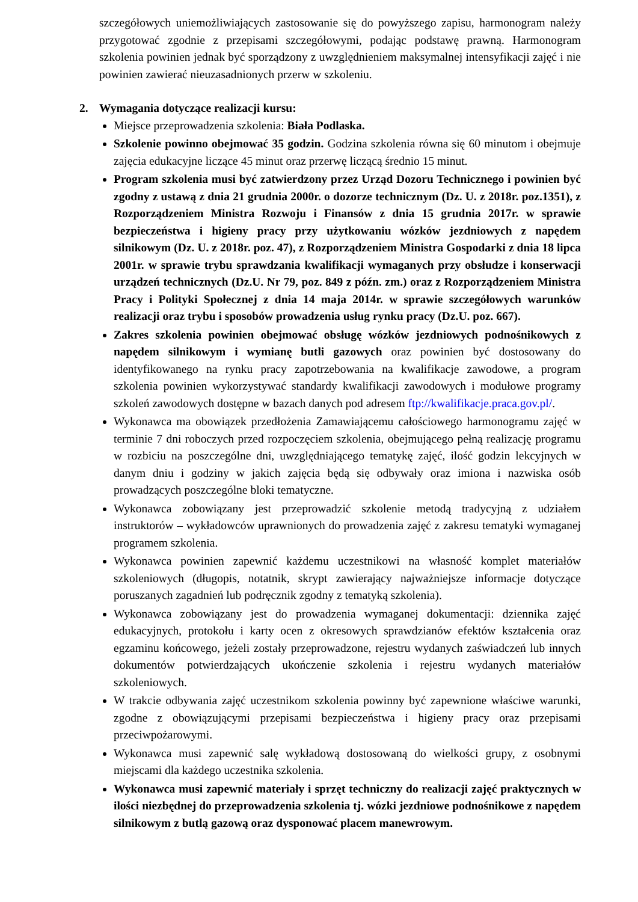szczegółowych uniemożliwiających zastosowanie się do powyższego zapisu, harmonogram należy przygotować zgodnie z przepisami szczegółowymi, podając podstawę prawną. Harmonogram szkolenia powinien jednak być sporządzony z uwzględnieniem maksymalnej intensyfikacji zajęć i nie powinien zawierać nieuzasadnionych przerw w szkoleniu.
2. Wymagania dotyczące realizacji kursu:
Miejsce przeprowadzenia szkolenia: Biała Podlaska.
Szkolenie powinno obejmować 35 godzin. Godzina szkolenia równa się 60 minutom i obejmuje zajęcia edukacyjne liczące 45 minut oraz przerwę liczącą średnio 15 minut.
Program szkolenia musi być zatwierdzony przez Urząd Dozoru Technicznego i powinien być zgodny z ustawą z dnia 21 grudnia 2000r. o dozorze technicznym (Dz. U. z 2018r. poz.1351), z Rozporządzeniem Ministra Rozwoju i Finansów z dnia 15 grudnia 2017r. w sprawie bezpieczeństwa i higieny pracy przy użytkowaniu wózków jezdniowych z napędem silnikowym (Dz. U. z 2018r. poz. 47), z Rozporządzeniem Ministra Gospodarki z dnia 18 lipca 2001r. w sprawie trybu sprawdzania kwalifikacji wymaganych przy obsłudze i konserwacji urządzeń technicznych (Dz.U. Nr 79, poz. 849 z późn. zm.) oraz z Rozporządzeniem Ministra Pracy i Polityki Społecznej z dnia 14 maja 2014r. w sprawie szczegółowych warunków realizacji oraz trybu i sposobów prowadzenia usług rynku pracy (Dz.U. poz. 667).
Zakres szkolenia powinien obejmować obsługę wózków jezdniowych podnośnikowych z napędem silnikowym i wymianę butli gazowych oraz powinien być dostosowany do identyfikowanego na rynku pracy zapotrzebowania na kwalifikacje zawodowe, a program szkolenia powinien wykorzystywać standardy kwalifikacji zawodowych i modułowe programy szkoleń zawodowych dostępne w bazach danych pod adresem ftp://kwalifikacje.praca.gov.pl/.
Wykonawca ma obowiązek przedłożenia Zamawiającemu całościowego harmonogramu zajęć w terminie 7 dni roboczych przed rozpoczęciem szkolenia, obejmującego pełną realizację programu w rozbiciu na poszczególne dni, uwzględniającego tematykę zajęć, ilość godzin lekcyjnych w danym dniu i godziny w jakich zajęcia będą się odbywały oraz imiona i nazwiska osób prowadzących poszczególne bloki tematyczne.
Wykonawca zobowiązany jest przeprowadzić szkolenie metodą tradycyjną z udziałem instruktorów – wykładowców uprawnionych do prowadzenia zajęć z zakresu tematyki wymaganej programem szkolenia.
Wykonawca powinien zapewnić każdemu uczestnikowi na własność komplet materiałów szkoleniowych (długopis, notatnik, skrypt zawierający najważniejsze informacje dotyczące poruszanych zagadnień lub podręcznik zgodny z tematyką szkolenia).
Wykonawca zobowiązany jest do prowadzenia wymaganej dokumentacji: dziennika zajęć edukacyjnych, protokołu i karty ocen z okresowych sprawdzianów efektów kształcenia oraz egzaminu końcowego, jeżeli zostały przeprowadzone, rejestru wydanych zaświadczeń lub innych dokumentów potwierdzających ukończenie szkolenia i rejestru wydanych materiałów szkoleniowych.
W trakcie odbywania zajęć uczestnikom szkolenia powinny być zapewnione właściwe warunki, zgodne z obowiązującymi przepisami bezpieczeństwa i higieny pracy oraz przepisami przeciwpożarowymi.
Wykonawca musi zapewnić salę wykładową dostosowaną do wielkości grupy, z osobnymi miejscami dla każdego uczestnika szkolenia.
Wykonawca musi zapewnić materiały i sprzęt techniczny do realizacji zajęć praktycznych w ilości niezbędnej do przeprowadzenia szkolenia tj. wózki jezdniowe podnośnikowe z napędem silnikowym z butlą gazową oraz dysponować placem manewrowym.